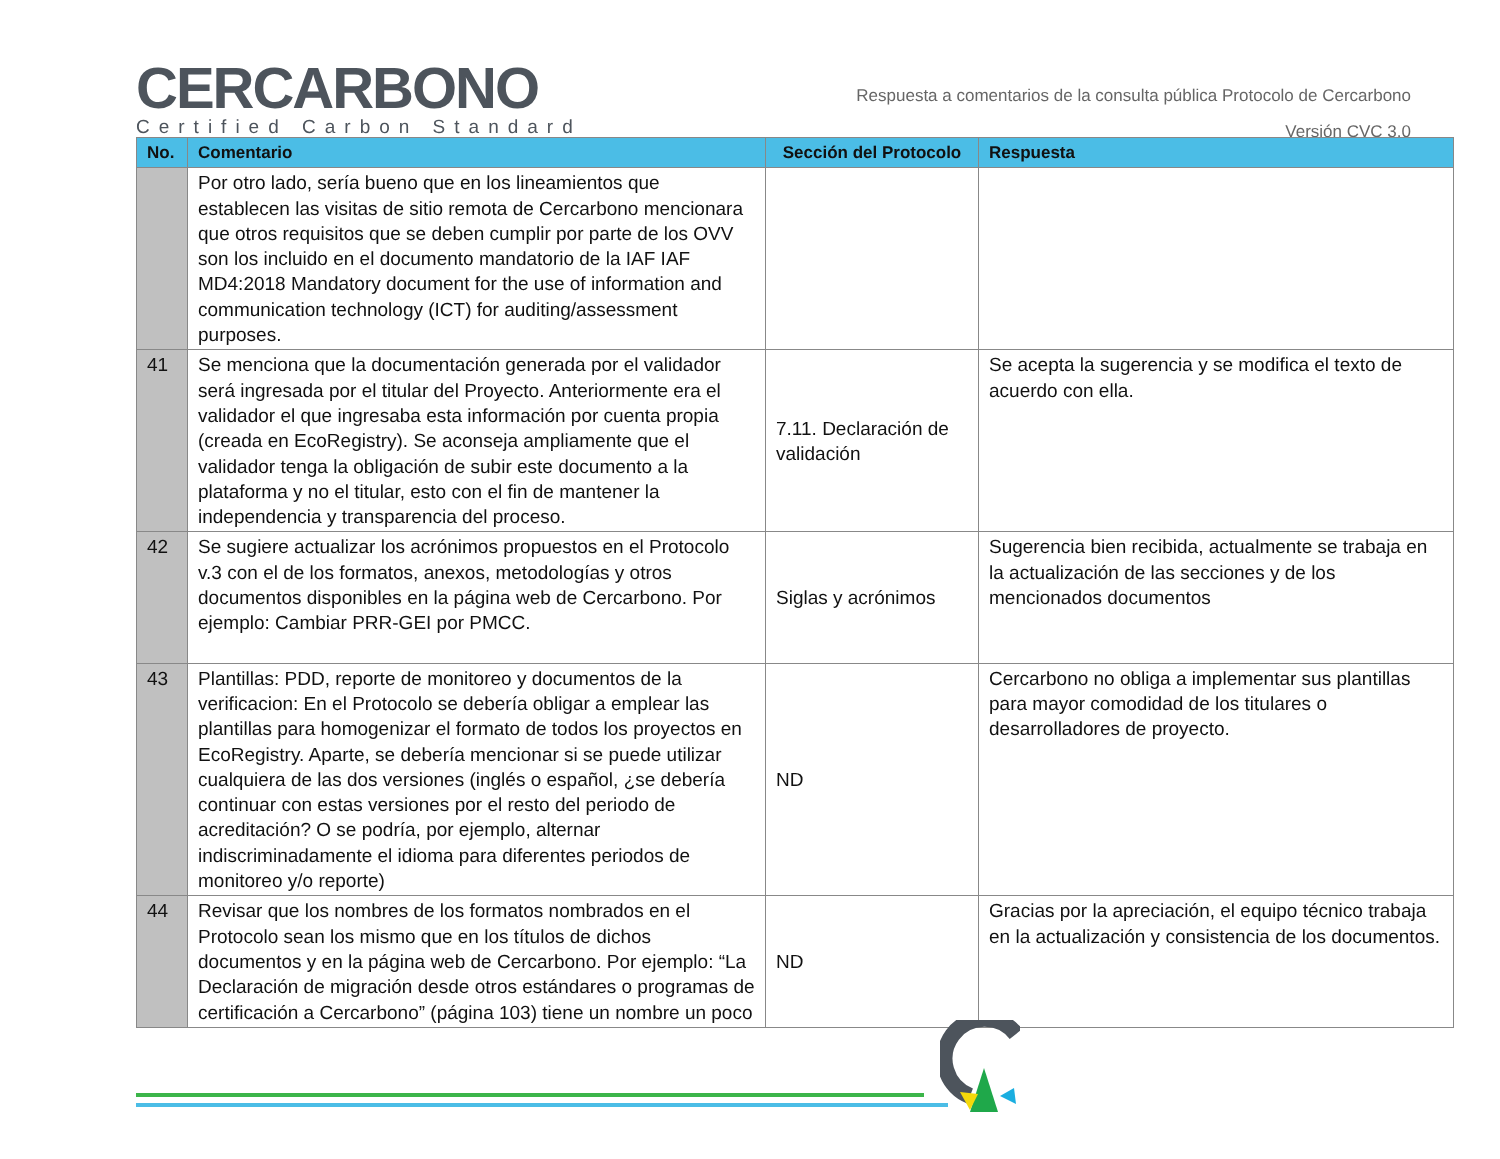CERCARBONO
Certified Carbon Standard
Respuesta a comentarios de la consulta pública Protocolo de Cercarbono
Versión CVC 3.0
| No. | Comentario | Sección del Protocolo | Respuesta |
| --- | --- | --- | --- |
| | Por otro lado, sería bueno que en los lineamientos que establecen las visitas de sitio remota de Cercarbono mencionara que otros requisitos que se deben cumplir por parte de los OVV son los incluido en el documento mandatorio de la IAF IAF MD4:2018 Mandatory document for the use of information and communication technology (ICT) for auditing/assessment purposes. | | |
| 41 | Se menciona que la documentación generada por el validador será ingresada por el titular del Proyecto. Anteriormente era el validador el que ingresaba esta información por cuenta propia (creada en EcoRegistry). Se aconseja ampliamente que el validador tenga la obligación de subir este documento a la plataforma y no el titular, esto con el fin de mantener la independencia y transparencia del proceso. | 7.11. Declaración de validación | Se acepta la sugerencia y se modifica el texto de acuerdo con ella. |
| 42 | Se sugiere actualizar los acrónimos propuestos en el Protocolo v.3 con el de los formatos, anexos, metodologías y otros documentos disponibles en la página web de Cercarbono. Por ejemplo: Cambiar PRR-GEI por PMCC. | Siglas y acrónimos | Sugerencia bien recibida, actualmente se trabaja en la actualización de las secciones y de los mencionados documentos |
| 43 | Plantillas: PDD, reporte de monitoreo y documentos de la verificacion: En el Protocolo se debería obligar a emplear las plantillas para homogenizar el formato de todos los proyectos en EcoRegistry. Aparte, se debería mencionar si se puede utilizar cualquiera de las dos versiones (inglés o español, ¿se debería continuar con estas versiones por el resto del periodo de acreditación? O se podría, por ejemplo, alternar indiscriminadamente el idioma para diferentes periodos de monitoreo y/o reporte) | ND | Cercarbono no obliga a implementar sus plantillas para mayor comodidad de los titulares o desarrolladores de proyecto. |
| 44 | Revisar que los nombres de los formatos nombrados en el Protocolo sean los mismo que en los títulos de dichos documentos y en la página web de Cercarbono. Por ejemplo: “La Declaración de migración desde otros estándares o programas de certificación a Cercarbono” (página 103) tiene un nombre un poco | ND | Gracias por la apreciación, el equipo técnico trabaja en la actualización y consistencia de los documentos. |